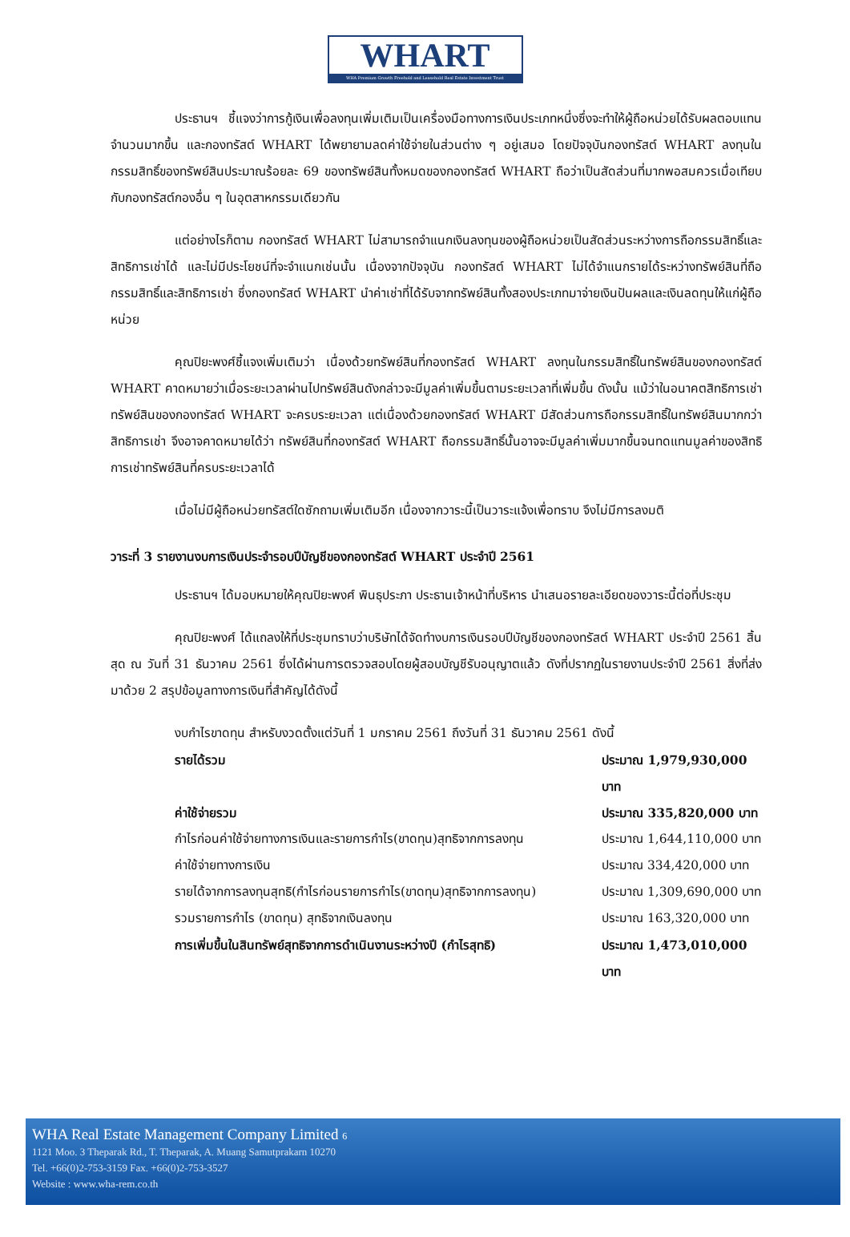WHART
WHA Premium Growth Freehold and Leasehold Real Estate Investment Trust
ประธานฯ ชี้แจงว่าการกู้เงินเพื่อลงทุนเพิ่มเติมเป็นเครื่องมือทางการเงินประเภทหนึ่งซึ่งจะทำให้ผู้ถือหน่วยได้รับผลตอบแทนจำนวนมากขึ้น และกองทรัสต์ WHART ได้พยายามลดค่าใช้จ่ายในส่วนต่าง ๆ อยู่เสมอ โดยปัจจุบันกองทรัสต์ WHART ลงทุนในกรรมสิทธิ์ของทรัพย์สินประมาณร้อยละ 69 ของทรัพย์สินทั้งหมดของกองทรัสต์ WHART ถือว่าเป็นสัดส่วนที่มากพอสมควรเมื่อเทียบกับกองทรัสต์กองอื่น ๆ ในอุตสาหกรรมเดียวกัน
แต่อย่างไรก็ตาม กองทรัสต์ WHART ไม่สามารถจำแนกเงินลงทุนของผู้ถือหน่วยเป็นสัดส่วนระหว่างการถือกรรมสิทธิ์และสิทธิการเช่าได้ และไม่มีประโยชน์ที่จะจำแนกเช่นนั้น เนื่องจากปัจจุบัน กองทรัสต์ WHART ไม่ได้จำแนกรายได้ระหว่างทรัพย์สินที่ถือกรรมสิทธิ์และสิทธิการเช่า ซึ่งกองทรัสต์ WHART นำค่าเช่าที่ได้รับจากทรัพย์สินทั้งสองประเภทมาจ่ายเงินปันผลและเงินลดทุนให้แก่ผู้ถือหน่วย
คุณปิยะพงศ์ชี้แจงเพิ่มเติมว่า เนื่องด้วยทรัพย์สินที่กองทรัสต์ WHART ลงทุนในกรรมสิทธิ์ในทรัพย์สินของกองทรัสต์ WHART คาดหมายว่าเมื่อระยะเวลาผ่านไปทรัพย์สินดังกล่าวจะมีมูลค่าเพิ่มขึ้นตามระยะเวลาที่เพิ่มขึ้น ดังนั้น แม้ว่าในอนาคตสิทธิการเช่าทรัพย์สินของกองทรัสต์ WHART จะครบระยะเวลา แต่เนื่องด้วยกองทรัสต์ WHART มีสัดส่วนการถือกรรมสิทธิ์ในทรัพย์สินมากกว่าสิทธิการเช่า จึงอาจคาดหมายได้ว่า ทรัพย์สินที่กองทรัสต์ WHART ถือกรรมสิทธิ์นั้นอาจจะมีมูลค่าเพิ่มมากขึ้นจนทดแทนมูลค่าของสิทธิการเช่าทรัพย์สินที่ครบระยะเวลาได้
เมื่อไม่มีผู้ถือหน่วยทรัสต์ใดซักถามเพิ่มเติมอีก เนื่องจากวาระนี้เป็นวาระแจ้งเพื่อทราบ จึงไม่มีการลงมติ
วาระที่ 3 รายงานงบการเงินประจำรอบปีบัญชีของกองทรัสต์ WHART ประจำปี 2561
ประธานฯ ได้มอบหมายให้คุณปิยะพงศ์ พินธุประภา ประธานเจ้าหน้าที่บริหาร นำเสนอรายละเอียดของวาระนี้ต่อที่ประชุม
คุณปิยะพงศ์ ได้แถลงให้ที่ประชุมทราบว่าบริษัทได้จัดทำงบการเงินรอบปีบัญชีของกองทรัสต์ WHART ประจำปี 2561 สิ้นสุด ณ วันที่ 31 ธันวาคม 2561 ซึ่งได้ผ่านการตรวจสอบโดยผู้สอบบัญชีรับอนุญาตแล้ว ดังที่ปรากฏในรายงานประจำปี 2561 สิ่งที่ส่งมาด้วย 2 สรุปข้อมูลทางการเงินที่สำคัญได้ดังนี้
งบกำไรขาดทุน สำหรับงวดตั้งแต่วันที่ 1 มกราคม 2561 ถึงวันที่ 31 ธันวาคม 2561 ดังนี้
รายได้รวม ประมาณ 1,979,930,000 บาท
ค่าใช้จ่ายรวม ประมาณ 335,820,000 บาท
กำไรก่อนค่าใช้จ่ายทางการเงินและรายการกำไร(ขาดทุน)สุทธิจากการลงทุน ประมาณ 1,644,110,000 บาท
ค่าใช้จ่ายทางการเงิน ประมาณ 334,420,000 บาท
รายได้จากการลงทุนสุทธิ(กำไรก่อนรายการกำไร(ขาดทุน)สุทธิจากการลงทุน) ประมาณ 1,309,690,000 บาท
รวมรายการกำไร (ขาดทุน) สุทธิจากเงินลงทุน ประมาณ 163,320,000 บาท
การเพิ่มขึ้นในสินทรัพย์สุทธิจากการดำเนินงานระหว่างปี (กำไรสุทธิ) ประมาณ 1,473,010,000 บาท
WHA Real Estate Management Company Limited 6
1121 Moo. 3 Theparak Rd., T. Theparak, A. Muang Samutprakarn 10270
Tel. +66(0)2-753-3159 Fax. +66(0)2-753-3527
Website : www.wha-rem.co.th